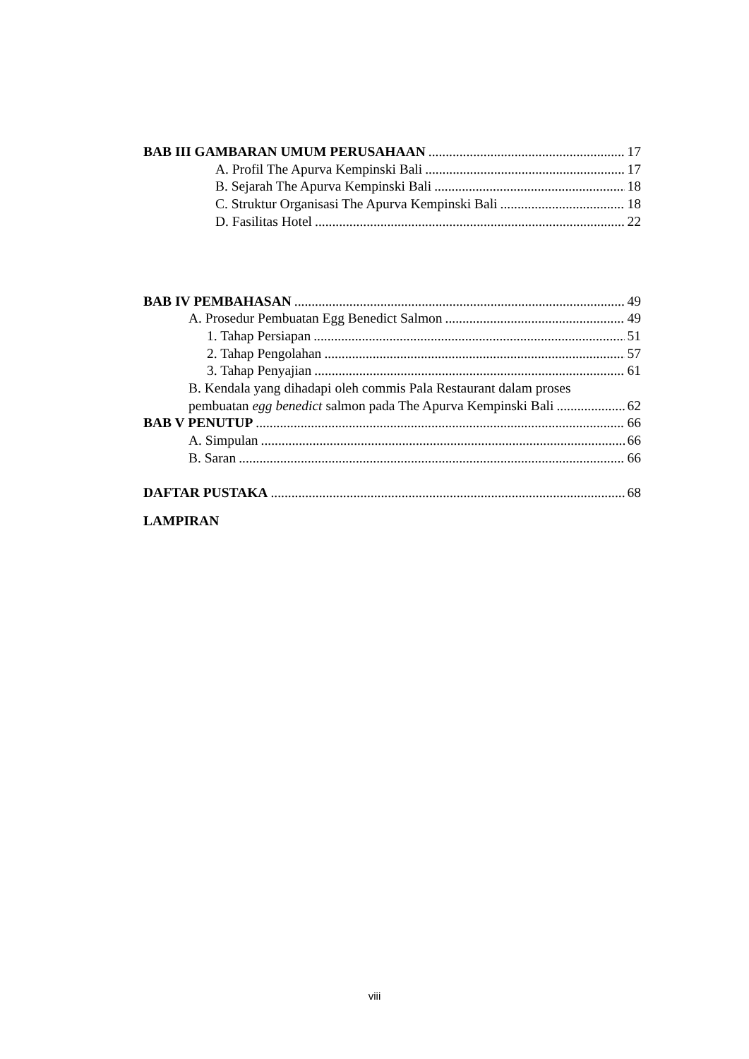BAB III GAMBARAN UMUM PERUSAHAAN 17
A. Profil The Apurva Kempinski Bali 17
B. Sejarah The Apurva Kempinski Bali 18
C. Struktur Organisasi The Apurva Kempinski Bali 18
D. Fasilitas Hotel 22
BAB IV PEMBAHASAN 49
A. Prosedur Pembuatan Egg Benedict Salmon 49
1. Tahap Persiapan 51
2. Tahap Pengolahan 57
3. Tahap Penyajian 61
B. Kendala yang dihadapi oleh commis Pala Restaurant dalam proses
pembuatan egg benedict salmon pada The Apurva Kempinski Bali 62
BAB V PENUTUP 66
A. Simpulan 66
B. Saran 66
DAFTAR PUSTAKA 68
LAMPIRAN
viii